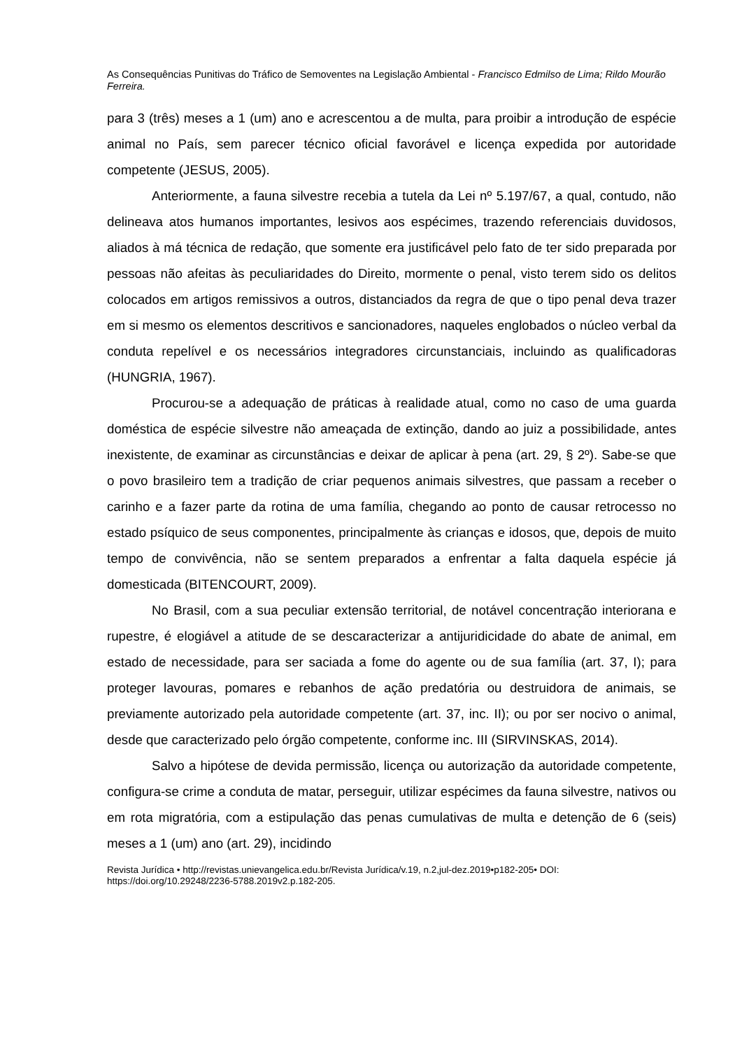As Consequências Punitivas do Tráfico de Semoventes na Legislação Ambiental - Francisco Edmilso de Lima; Rildo Mourão Ferreira.
para 3 (três) meses a 1 (um) ano e acrescentou a de multa, para proibir a introdução de espécie animal no País, sem parecer técnico oficial favorável e licença expedida por autoridade competente (JESUS, 2005).
Anteriormente, a fauna silvestre recebia a tutela da Lei nº 5.197/67, a qual, contudo, não delineava atos humanos importantes, lesivos aos espécimes, trazendo referenciais duvidosos, aliados à má técnica de redação, que somente era justificável pelo fato de ter sido preparada por pessoas não afeitas às peculiaridades do Direito, mormente o penal, visto terem sido os delitos colocados em artigos remissivos a outros, distanciados da regra de que o tipo penal deva trazer em si mesmo os elementos descritivos e sancionadores, naqueles englobados o núcleo verbal da conduta repelível e os necessários integradores circunstanciais, incluindo as qualificadoras (HUNGRIA, 1967).
Procurou-se a adequação de práticas à realidade atual, como no caso de uma guarda doméstica de espécie silvestre não ameaçada de extinção, dando ao juiz a possibilidade, antes inexistente, de examinar as circunstâncias e deixar de aplicar à pena (art. 29, § 2º). Sabe-se que o povo brasileiro tem a tradição de criar pequenos animais silvestres, que passam a receber o carinho e a fazer parte da rotina de uma família, chegando ao ponto de causar retrocesso no estado psíquico de seus componentes, principalmente às crianças e idosos, que, depois de muito tempo de convivência, não se sentem preparados a enfrentar a falta daquela espécie já domesticada (BITENCOURT, 2009).
No Brasil, com a sua peculiar extensão territorial, de notável concentração interiorana e rupestre, é elogiável a atitude de se descaracterizar a antijuridicidade do abate de animal, em estado de necessidade, para ser saciada a fome do agente ou de sua família (art. 37, I); para proteger lavouras, pomares e rebanhos de ação predatória ou destruidora de animais, se previamente autorizado pela autoridade competente (art. 37, inc. II); ou por ser nocivo o animal, desde que caracterizado pelo órgão competente, conforme inc. III (SIRVINSKAS, 2014).
Salvo a hipótese de devida permissão, licença ou autorização da autoridade competente, configura-se crime a conduta de matar, perseguir, utilizar espécimes da fauna silvestre, nativos ou em rota migratória, com a estipulação das penas cumulativas de multa e detenção de 6 (seis) meses a 1 (um) ano (art. 29), incidindo
Revista Jurídica • http://revistas.unievangelica.edu.br/Revista Jurídica/v.19, n.2,jul-dez.2019•p182-205• DOI: https://doi.org/10.29248/2236-5788.2019v2.p.182-205.